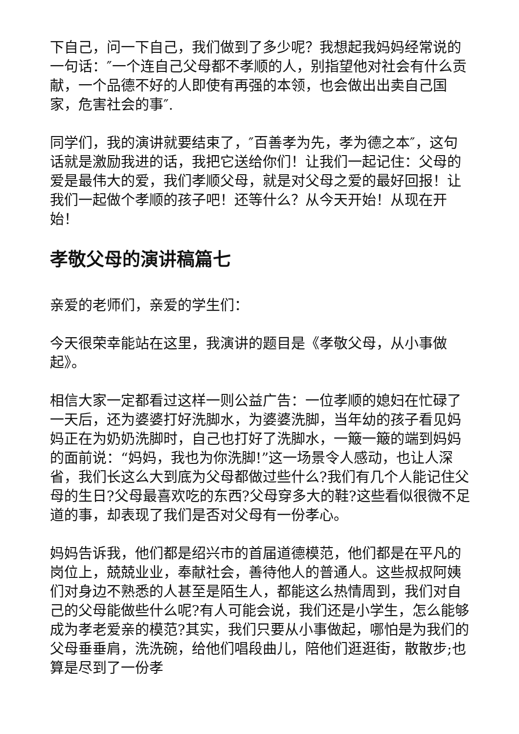下自己，问一下自己，我们做到了多少呢？我想起我妈妈经常说的一句话：″一个连自己父母都不孝顺的人，别指望他对社会有什么贡献，一个品德不好的人即使有再强的本领，也会做出出卖自己国家，危害社会的事″.
同学们，我的演讲就要结束了，″百善孝为先，孝为德之本″，这句话就是激励我进的话，我把它送给你们！让我们一起记住：父母的爱是最伟大的爱，我们孝顺父母，就是对父母之爱的最好回报！让我们一起做个孝顺的孩子吧！还等什么？从今天开始！从现在开始！
孝敬父母的演讲稿篇七
亲爱的老师们，亲爱的学生们：
今天很荣幸能站在这里，我演讲的题目是《孝敬父母，从小事做起》。
相信大家一定都看过这样一则公益广告：一位孝顺的媳妇在忙碌了一天后，还为婆婆打好洗脚水，为婆婆洗脚，当年幼的孩子看见妈妈正在为奶奶洗脚时，自己也打好了洗脚水，一簸一簸的端到妈妈的面前说：“妈妈，我也为你洗脚!”这一场景令人感动，也让人深省，我们长这么大到底为父母都做过些什么?我们有几个人能记住父母的生日?父母最喜欢吃的东西?父母穿多大的鞋?这些看似很微不足道的事，却表现了我们是否对父母有一份孝心。
妈妈告诉我，他们都是绍兴市的首届道德模范，他们都是在平凡的岗位上，兢兢业业，奉献社会，善待他人的普通人。这些叔叔阿姨们对身边不熟悉的人甚至是陌生人，都能这么热情周到，我们对自己的父母能做些什么呢?有人可能会说，我们还是小学生，怎么能够成为孝老爱亲的模范?其实，我们只要从小事做起，哪怕是为我们的父母垂垂肩，洗洗碗，给他们唱段曲儿，陪他们逛逛街，散散步;也算是尽到了一份孝